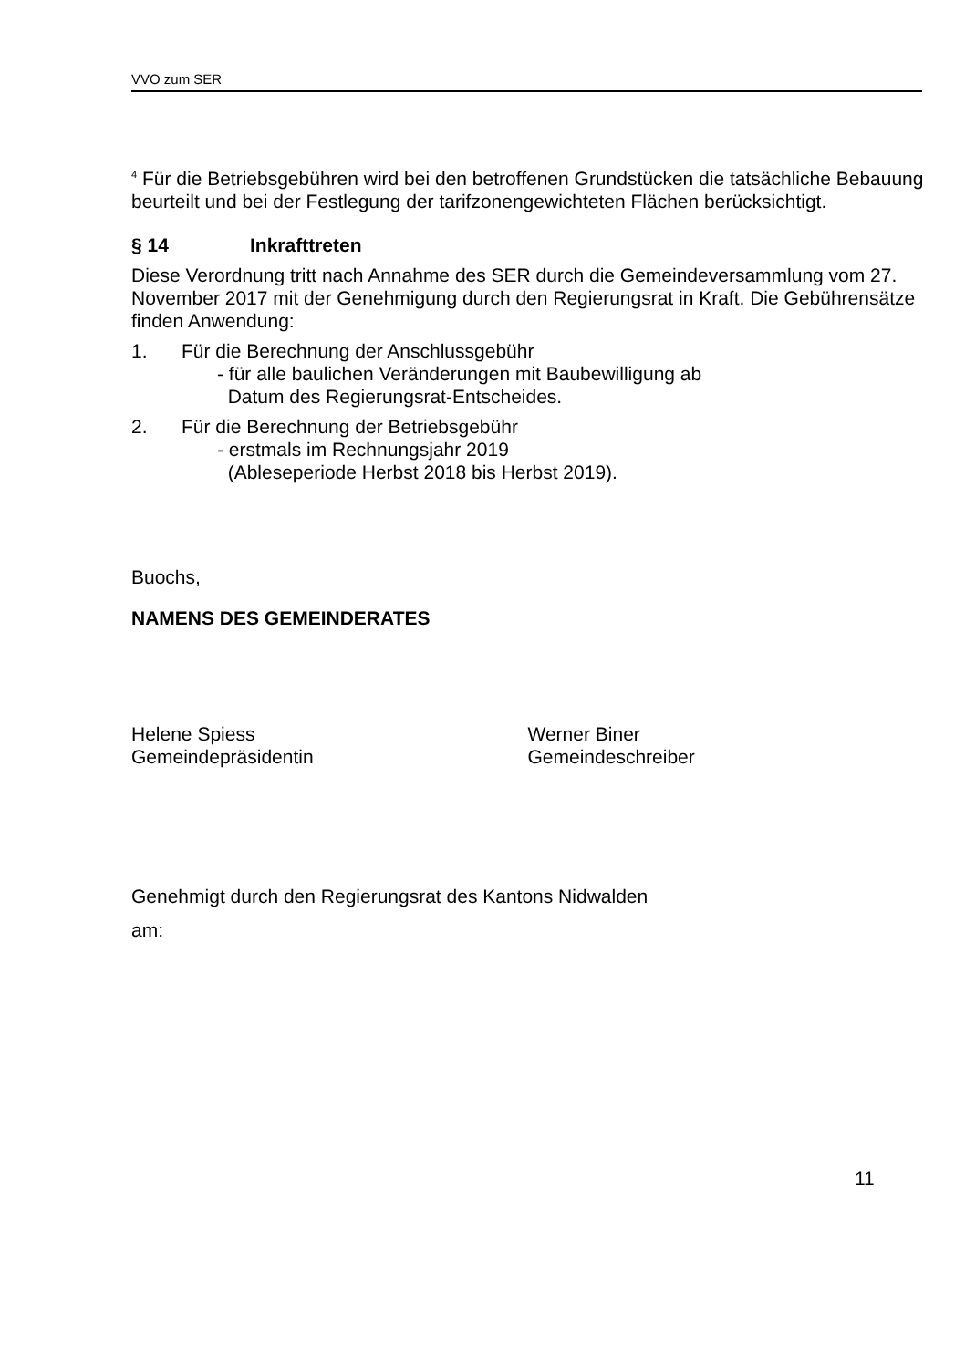VVO zum SER
<sup>4</sup> Für die Betriebsgebühren wird bei den betroffenen Grundstücken die tatsächliche Bebauung beurteilt und bei der Festlegung der tarifzonengewichteten Flächen berücksichtigt.
§ 14 Inkrafttreten
Diese Verordnung tritt nach Annahme des SER durch die Gemeindeversammlung vom 27. November 2017 mit der Genehmigung durch den Regierungsrat in Kraft. Die Gebührensätze finden Anwendung:
1. Für die Berechnung der Anschlussgebühr
- für alle baulichen Veränderungen mit Baubewilligung ab
Datum des Regierungsrat-Entscheides.
2. Für die Berechnung der Betriebsgebühr
- erstmals im Rechnungsjahr 2019
(Ableseperiode Herbst 2018 bis Herbst 2019).
Buochs,
NAMENS DES GEMEINDERATES
Helene Spiess
Gemeindepräsidentin
Werner Biner
Gemeindeschreiber
Genehmigt durch den Regierungsrat des Kantons Nidwalden
am:
11